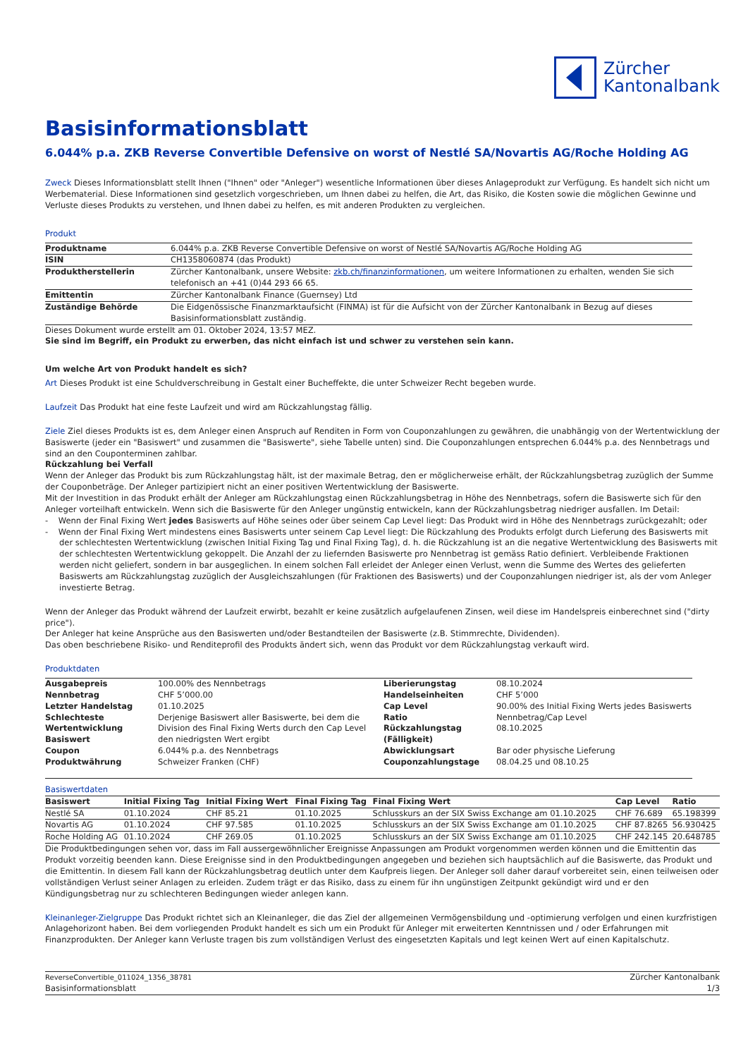Zürcher
Kantonalbank
Basisinformationsblatt
6.044% p.a. ZKB Reverse Convertible Defensive on worst of Nestlé SA/Novartis AG/Roche Holding AG
Zweck Dieses Informationsblatt stellt Ihnen ("Ihnen" oder "Anleger") wesentliche Informationen über dieses Anlageprodukt zur Verfügung. Es handelt sich nicht um Werbematerial. Diese Informationen sind gesetzlich vorgeschrieben, um Ihnen dabei zu helfen, die Art, das Risiko, die Kosten sowie die möglichen Gewinne und Verluste dieses Produkts zu verstehen, und Ihnen dabei zu helfen, es mit anderen Produkten zu vergleichen.
Produkt
| Produktname | 6.044% p.a. ZKB Reverse Convertible Defensive on worst of Nestlé SA/Novartis AG/Roche Holding AG |
| ISIN | CH1358060874 (das Produkt) |
| Produktherstellerin | Zürcher Kantonalbank, unsere Website: zkb.ch/finanzinformationen , um weitere Informationen zu erhalten, wenden Sie sich telefonisch an +41 (0)44 293 66 65. |
| Emittentin | Zürcher Kantonalbank Finance (Guernsey) Ltd |
| Zuständige Behörde | Die Eidgenössische Finanzmarktaufsicht (FINMA) ist für die Aufsicht von der Zürcher Kantonalbank in Bezug auf dieses Basisinformationsblatt zuständig. |
Dieses Dokument wurde erstellt am 01. Oktober 2024, 13:57 MEZ.
Sie sind im Begriff, ein Produkt zu erwerben, das nicht einfach ist und schwer zu verstehen sein kann.
Um welche Art von Produkt handelt es sich?
Art Dieses Produkt ist eine Schuldverschreibung in Gestalt einer Bucheffekte, die unter Schweizer Recht begeben wurde.
Laufzeit Das Produkt hat eine feste Laufzeit und wird am Rückzahlungstag fällig.
Ziele Ziel dieses Produkts ist es, dem Anleger einen Anspruch auf Renditen in Form von Couponzahlungen zu gewähren, die unabhängig von der Wertentwicklung der Basiswerte (jeder ein "Basiswert" und zusammen die "Basiswerte", siehe Tabelle unten) sind. Die Couponzahlungen entsprechen 6.044% p.a. des Nennbetrags und sind an den Couponterminen zahlbar.
Rückzahlung bei Verfall
Wenn der Anleger das Produkt bis zum Rückzahlungstag hält, ist der maximale Betrag, den er möglicherweise erhält, der Rückzahlungsbetrag zuzüglich der Summe der Couponbeträge. Der Anleger partizipiert nicht an einer positiven Wertentwicklung der Basiswerte.
Mit der Investition in das Produkt erhält der Anleger am Rückzahlungstag einen Rückzahlungsbetrag in Höhe des Nennbetrags, sofern die Basiswerte sich für den Anleger vorteilhaft entwickeln. Wenn sich die Basiswerte für den Anleger ungünstig entwickeln, kann der Rückzahlungsbetrag niedriger ausfallen. Im Detail:
- Wenn der Final Fixing Wert jedes Basiswerts auf Höhe seines oder über seinem Cap Level liegt: Das Produkt wird in Höhe des Nennbetrags zurückgezahlt; oder
- Wenn der Final Fixing Wert mindestens eines Basiswerts unter seinem Cap Level liegt: Die Rückzahlung des Produkts erfolgt durch Lieferung des Basiswerts mit der schlechtesten Wertentwicklung (zwischen Initial Fixing Tag und Final Fixing Tag), d. h. die Rückzahlung ist an die negative Wertentwicklung des Basiswerts mit der schlechtesten Wertentwicklung gekoppelt. Die Anzahl der zu liefernden Basiswerte pro Nennbetrag ist gemäss Ratio definiert. Verbleibende Fraktionen werden nicht geliefert, sondern in bar ausgeglichen. In einem solchen Fall erleidet der Anleger einen Verlust, wenn die Summe des Wertes des gelieferten Basiswerts am Rückzahlungstag zuzüglich der Ausgleichszahlungen (für Fraktionen des Basiswerts) und der Couponzahlungen niedriger ist, als der vom Anleger investierte Betrag.
Wenn der Anleger das Produkt während der Laufzeit erwirbt, bezahlt er keine zusätzlich aufgelaufenen Zinsen, weil diese im Handelspreis einberechnet sind ("dirty price").
Der Anleger hat keine Ansprüche aus den Basiswerten und/oder Bestandteilen der Basiswerte (z.B. Stimmrechte, Dividenden).
Das oben beschriebene Risiko- und Renditeprofil des Produkts ändert sich, wenn das Produkt vor dem Rückzahlungstag verkauft wird.
Produktdaten
| Ausgabepreis | 100.00% des Nennbetrags | Liberierungstag | 08.10.2024 |
| Nennbetrag | CHF 5’000.00 | Handelseinheiten | CHF 5’000 |
| Letzter Handelstag | 01.10.2025 | Cap Level | 90.00% des Initial Fixing Werts jedes Basiswerts |
| Schlechteste Wertentwicklung Basiswert | Derjenige Basiswert aller Basiswerte, bei dem die Division des Final Fixing Werts durch den Cap Level den niedrigsten Wert ergibt | Ratio Rückzahlungstag (Fälligkeit) | Nennbetrag/Cap Level 08.10.2025 |
| Coupon | 6.044% p.a. des Nennbetrags | Abwicklungsart | Bar oder physische Lieferung |
| Produktwährung | Schweizer Franken (CHF) | Couponzahlungstage | 08.04.25 und 08.10.25 |
Basiswertdaten
| Basiswert | Initial Fixing Tag | Initial Fixing Wert | Final Fixing Tag | Final Fixing Wert | Cap Level | Ratio |
| --- | --- | --- | --- | --- | --- | --- |
| Nestlé SA | 01.10.2024 | CHF 85.21 | 01.10.2025 | Schlusskurs an der SIX Swiss Exchange am 01.10.2025 | CHF 76.689 | 65.198399 |
| Novartis AG | 01.10.2024 | CHF 97.585 | 01.10.2025 | Schlusskurs an der SIX Swiss Exchange am 01.10.2025 | CHF 87.8265 | 56.930425 |
| Roche Holding AG | 01.10.2024 | CHF 269.05 | 01.10.2025 | Schlusskurs an der SIX Swiss Exchange am 01.10.2025 | CHF 242.145 | 20.648785 |
Die Produktbedingungen sehen vor, dass im Fall aussergewöhnlicher Ereignisse Anpassungen am Produkt vorgenommen werden können und die Emittentin das Produkt vorzeitig beenden kann. Diese Ereignisse sind in den Produktbedingungen angegeben und beziehen sich hauptsächlich auf die Basiswerte, das Produkt und die Emittentin. In diesem Fall kann der Rückzahlungsbetrag deutlich unter dem Kaufpreis liegen. Der Anleger soll daher darauf vorbereitet sein, einen teilweisen oder vollständigen Verlust seiner Anlagen zu erleiden. Zudem trägt er das Risiko, dass zu einem für ihn ungünstigen Zeitpunkt gekündigt wird und er den Kündigungsbetrag nur zu schlechteren Bedingungen wieder anlegen kann.
Kleinanleger-Zielgruppe Das Produkt richtet sich an Kleinanleger, die das Ziel der allgemeinen Vermögensbildung und -optimierung verfolgen und einen kurzfristigen Anlagehorizont haben. Bei dem vorliegenden Produkt handelt es sich um ein Produkt für Anleger mit erweiterten Kenntnissen und / oder Erfahrungen mit Finanzprodukten. Der Anleger kann Verluste tragen bis zum vollständigen Verlust des eingesetzten Kapitals und legt keinen Wert auf einen Kapitalschutz.
ReverseConvertible_011024_1356_38781
Basisinformationsblatt
Zürcher Kantonalbank
1/3